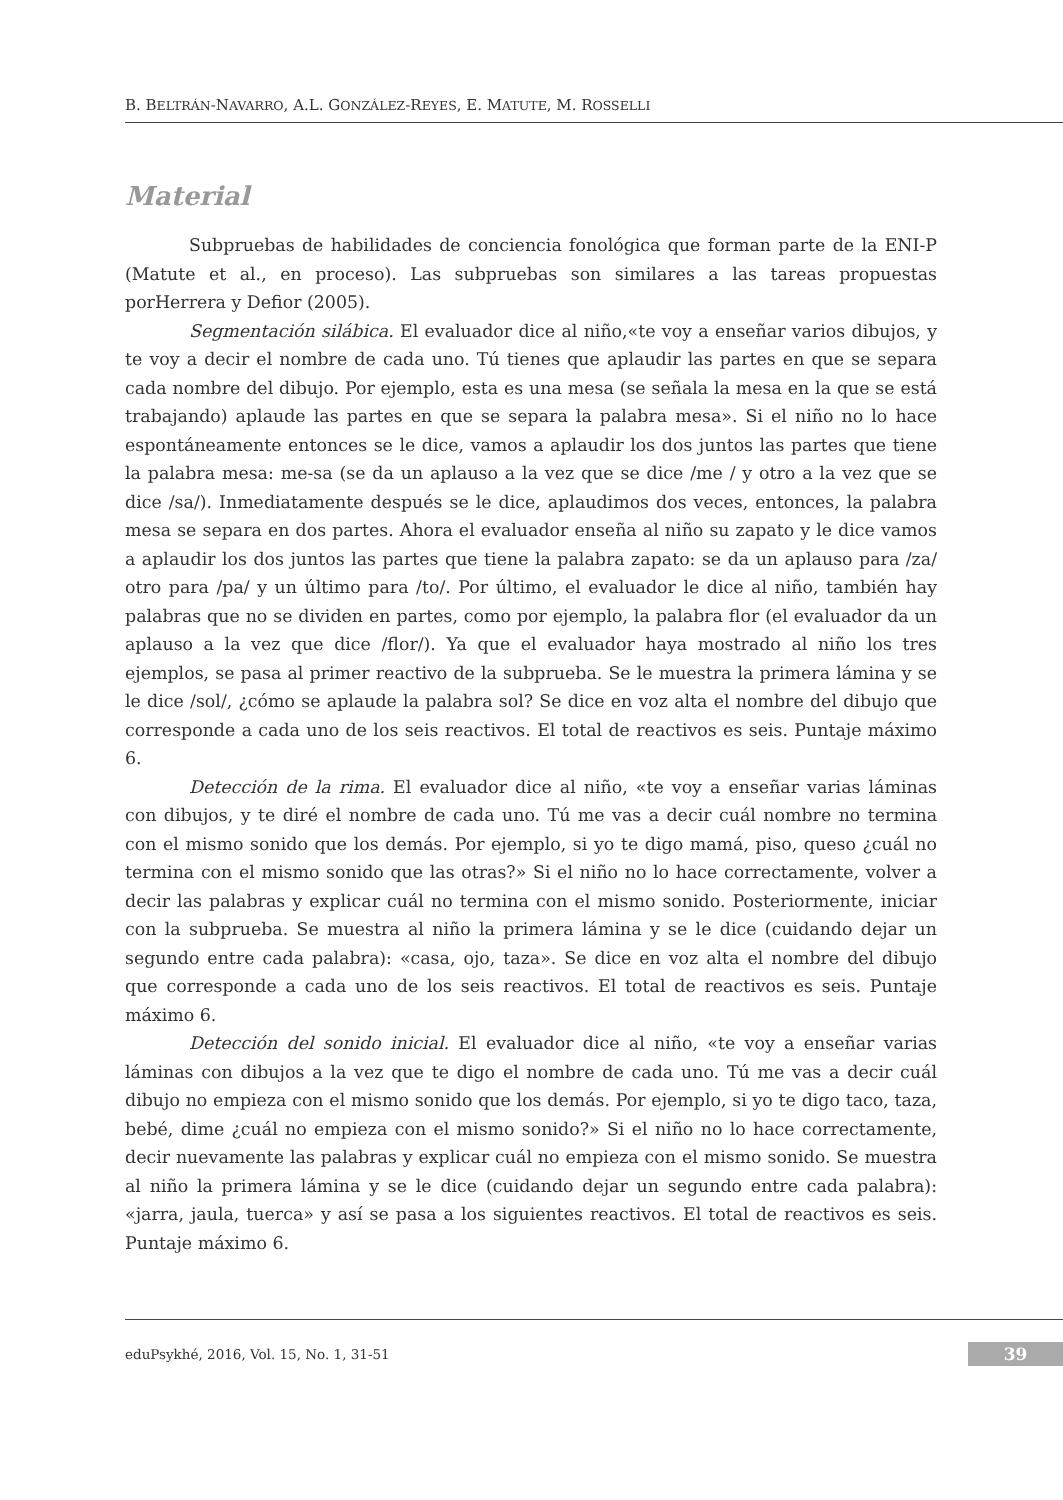B. BELTRÁN-NAVARRO, A.L. GONZÁLEZ-REYES, E. MATUTE, M. ROSSELLI
Material
Subpruebas de habilidades de conciencia fonológica que forman parte de la ENI-P (Matute et al., en proceso). Las subpruebas son similares a las tareas propuestas porHerrera y Defior (2005).
Segmentación silábica. El evaluador dice al niño,«te voy a enseñar varios dibujos, y te voy a decir el nombre de cada uno. Tú tienes que aplaudir las partes en que se separa cada nombre del dibujo. Por ejemplo, esta es una mesa (se señala la mesa en la que se está trabajando) aplaude las partes en que se separa la palabra mesa». Si el niño no lo hace espontáneamente entonces se le dice, vamos a aplaudir los dos juntos las partes que tiene la palabra mesa: me-sa (se da un aplauso a la vez que se dice /me / y otro a la vez que se dice /sa/). Inmediatamente después se le dice, aplaudimos dos veces, entonces, la palabra mesa se separa en dos partes. Ahora el evaluador enseña al niño su zapato y le dice vamos a aplaudir los dos juntos las partes que tiene la palabra zapato: se da un aplauso para /za/ otro para /pa/ y un último para /to/. Por último, el evaluador le dice al niño, también hay palabras que no se dividen en partes, como por ejemplo, la palabra flor (el evaluador da un aplauso a la vez que dice /flor/). Ya que el evaluador haya mostrado al niño los tres ejemplos, se pasa al primer reactivo de la subprueba. Se le muestra la primera lámina y se le dice /sol/, ¿cómo se aplaude la palabra sol? Se dice en voz alta el nombre del dibujo que corresponde a cada uno de los seis reactivos. El total de reactivos es seis. Puntaje máximo 6.
Detección de la rima. El evaluador dice al niño, «te voy a enseñar varias láminas con dibujos, y te diré el nombre de cada uno. Tú me vas a decir cuál nombre no termina con el mismo sonido que los demás. Por ejemplo, si yo te digo mamá, piso, queso ¿cuál no termina con el mismo sonido que las otras?» Si el niño no lo hace correctamente, volver a decir las palabras y explicar cuál no termina con el mismo sonido. Posteriormente, iniciar con la subprueba. Se muestra al niño la primera lámina y se le dice (cuidando dejar un segundo entre cada palabra): «casa, ojo, taza». Se dice en voz alta el nombre del dibujo que corresponde a cada uno de los seis reactivos. El total de reactivos es seis. Puntaje máximo 6.
Detección del sonido inicial. El evaluador dice al niño, «te voy a enseñar varias láminas con dibujos a la vez que te digo el nombre de cada uno. Tú me vas a decir cuál dibujo no empieza con el mismo sonido que los demás. Por ejemplo, si yo te digo taco, taza, bebé, dime ¿cuál no empieza con el mismo sonido?» Si el niño no lo hace correctamente, decir nuevamente las palabras y explicar cuál no empieza con el mismo sonido. Se muestra al niño la primera lámina y se le dice (cuidando dejar un segundo entre cada palabra): «jarra, jaula, tuerca» y así se pasa a los siguientes reactivos. El total de reactivos es seis. Puntaje máximo 6.
eduPsykhé, 2016, Vol. 15, No. 1, 31-51 39